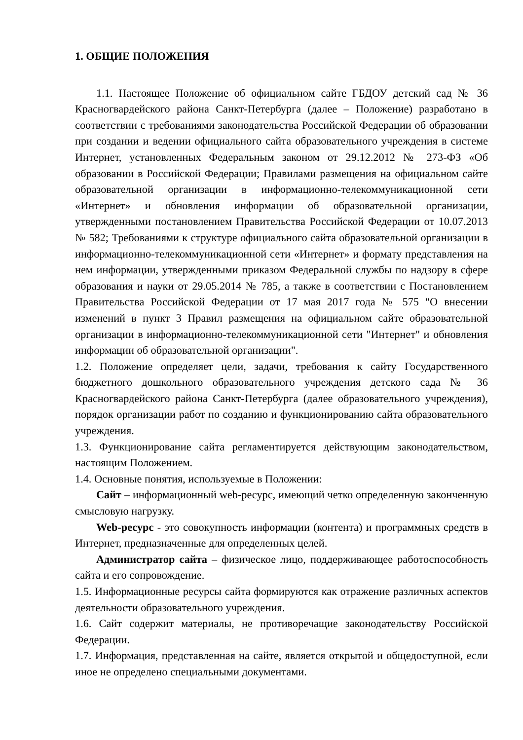1. ОБЩИЕ ПОЛОЖЕНИЯ
1.1. Настоящее Положение об официальном сайте ГБДОУ детский сад № 36 Красногвардейского района Санкт-Петербурга (далее – Положение) разработано в соответствии с требованиями законодательства Российской Федерации об образовании при создании и ведении официального сайта образовательного учреждения в системе Интернет, установленных Федеральным законом от 29.12.2012 № 273-ФЗ «Об образовании в Российской Федерации; Правилами размещения на официальном сайте образовательной организации в информационно-телекоммуникационной сети «Интернет» и обновления информации об образовательной организации, утвержденными постановлением Правительства Российской Федерации от 10.07.2013 № 582; Требованиями к структуре официального сайта образовательной организации в информационно-телекоммуникационной сети «Интернет» и формату представления на нем информации, утвержденными приказом Федеральной службы по надзору в сфере образования и науки от 29.05.2014 № 785, а также в соответствии с Постановлением Правительства Российской Федерации от 17 мая 2017 года № 575 "О внесении изменений в пункт 3 Правил размещения на официальном сайте образовательной организации в информационно-телекоммуникационной сети "Интернет" и обновления информации об образовательной организации".
1.2. Положение определяет цели, задачи, требования к сайту Государственного бюджетного дошкольного образовательного учреждения детского сада № 36 Красногвардейского района Санкт-Петербурга (далее образовательного учреждения), порядок организации работ по созданию и функционированию сайта образовательного учреждения.
1.3. Функционирование сайта регламентируется действующим законодательством, настоящим Положением.
1.4. Основные понятия, используемые в Положении:
Сайт – информационный web-ресурс, имеющий четко определенную законченную смысловую нагрузку.
Web-ресурс - это совокупность информации (контента) и программных средств в Интернет, предназначенные для определенных целей.
Администратор сайта – физическое лицо, поддерживающее работоспособность сайта и его сопровождение.
1.5. Информационные ресурсы сайта формируются как отражение различных аспектов деятельности образовательного учреждения.
1.6. Сайт содержит материалы, не противоречащие законодательству Российской Федерации.
1.7. Информация, представленная на сайте, является открытой и общедоступной, если иное не определено специальными документами.